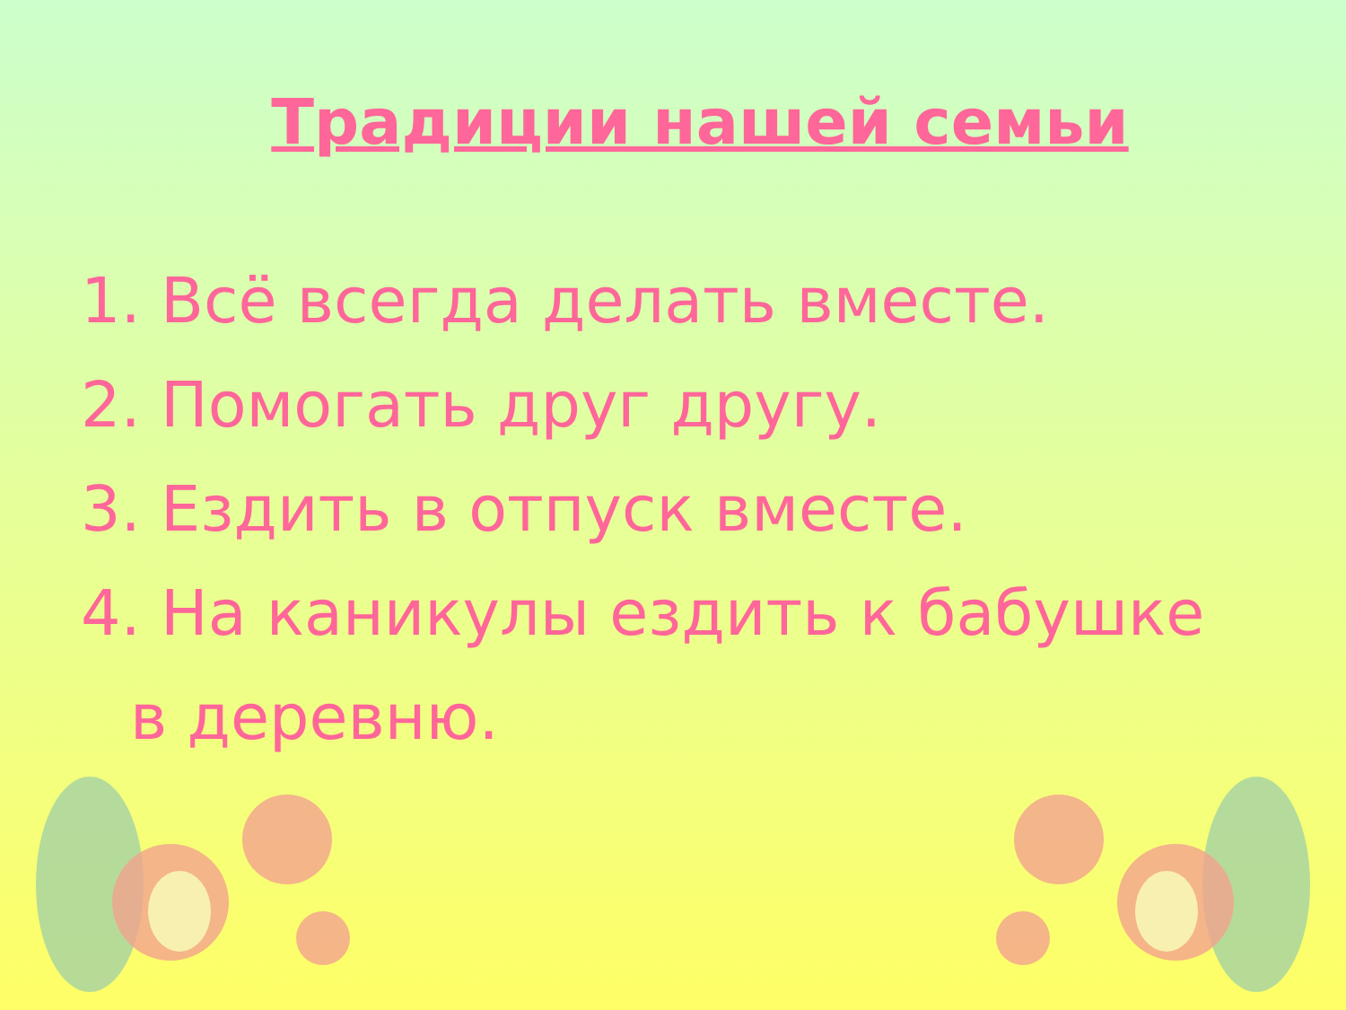Традиции нашей семьи
1. Всё всегда делать вместе.
2. Помогать друг другу.
3. Ездить в отпуск вместе.
4. На каникулы ездить к бабушке
в деревню.